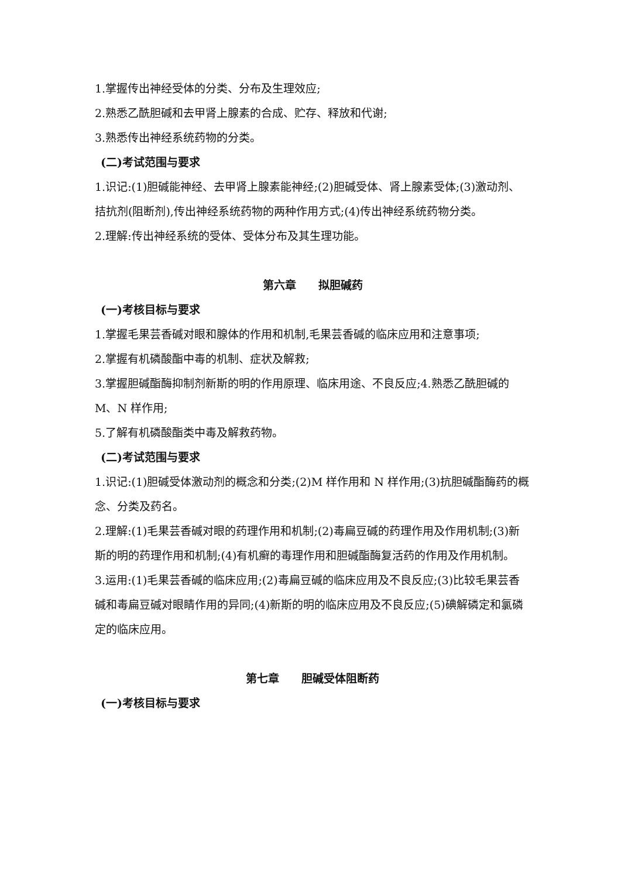1.掌握传出神经受体的分类、分布及生理效应;
2.熟悉乙酰胆碱和去甲肾上腺素的合成、贮存、释放和代谢;
3.熟悉传出神经系统药物的分类。
(二)考试范围与要求
1.识记:(1)胆碱能神经、去甲肾上腺素能神经;(2)胆碱受体、肾上腺素受体;(3)激动剂、拮抗剂(阻断剂),传出神经系统药物的两种作用方式;(4)传出神经系统药物分类。
2.理解:传出神经系统的受体、受体分布及其生理功能。
第六章　　拟胆碱药
(一)考核目标与要求
1.掌握毛果芸香碱对眼和腺体的作用和机制,毛果芸香碱的临床应用和注意事项;
2.掌握有机磷酸酯中毒的机制、症状及解救;
3.掌握胆碱酯酶抑制剂新斯的明的作用原理、临床用途、不良反应;4.熟悉乙酰胆碱的 M、N 样作用;
5.了解有机磷酸酯类中毒及解救药物。
(二)考试范围与要求
1.识记:(1)胆碱受体激动剂的概念和分类;(2)M 样作用和 N 样作用;(3)抗胆碱酯酶药的概念、分类及药名。
2.理解:(1)毛果芸香碱对眼的药理作用和机制;(2)毒扁豆碱的药理作用及作用机制;(3)新斯的明的药理作用和机制;(4)有机癣的毒理作用和胆碱酯酶复活药的作用及作用机制。
3.运用:(1)毛果芸香碱的临床应用;(2)毒扁豆碱的临床应用及不良反应;(3)比较毛果芸香碱和毒扁豆碱对眼睛作用的异同;(4)新斯的明的临床应用及不良反应;(5)碘解磷定和氯磷定的临床应用。
第七章　　胆碱受体阻断药
(一)考核目标与要求